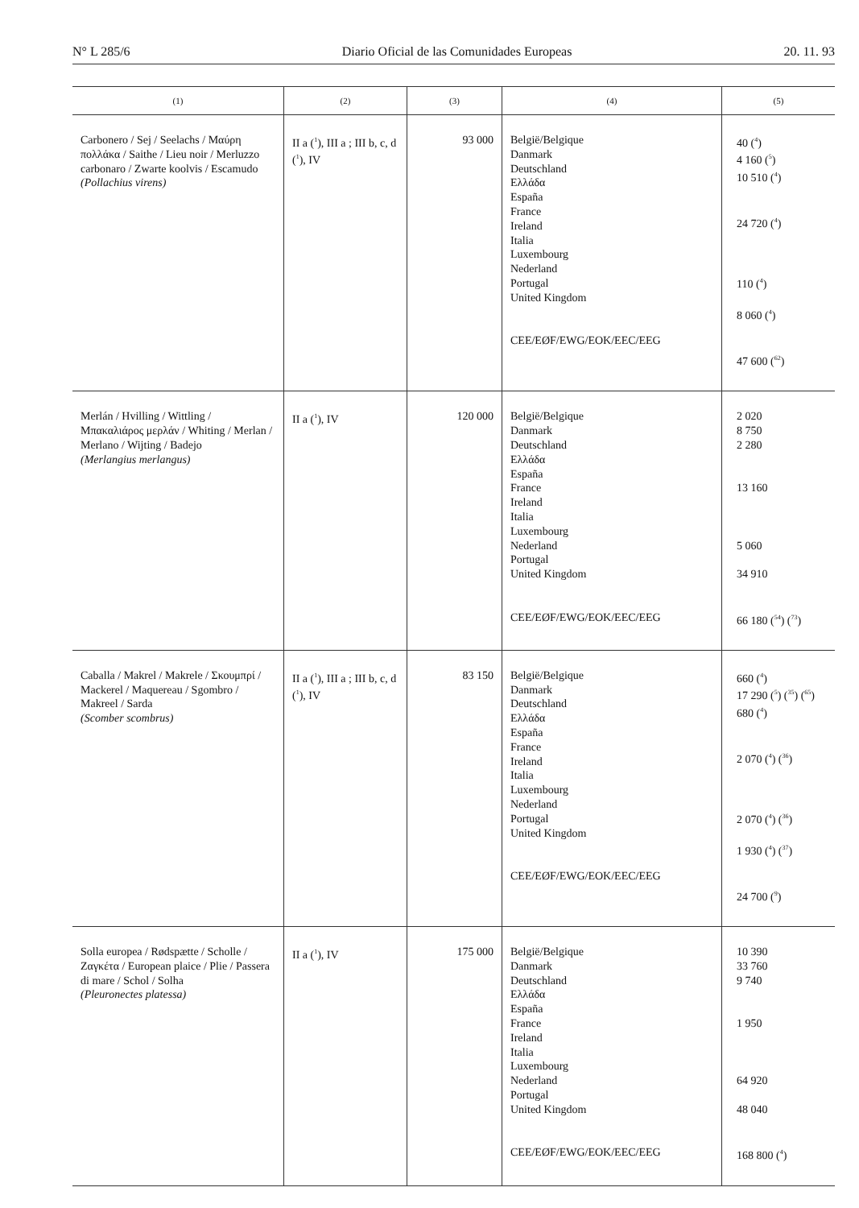N° L 285/6 Diario Oficial de las Comunidades Europeas 20. 11. 93
| (1) | (2) | (3) | (4) | (5) |
| --- | --- | --- | --- | --- |
| Carbonero / Sej / Seelachs / Μαύρη πολλάκα / Saithe / Lieu noir / Merluzzo carbonaro / Zwarte koolvis / Escamudo (Pollachius virens) | II a (<sup>1</sup>), III a ; III b, c, d (<sup>1</sup>), IV | 93 000 | België/Belgique Danmark Deutschland Ελλάδα España France Ireland Italia Luxembourg Nederland Portugal United Kingdom CEE/EØF/EWG/EOK/EEC/EEG | 40 (<sup>4</sup>) 4 160 (<sup>5</sup>) 10 510 (<sup>4</sup>) 24 720 (<sup>4</sup>) 110 (<sup>4</sup>) 8 060 (<sup>4</sup>) 47 600 (<sup>62</sup>) |
| Merlán / Hvilling / Wittling / Μπακαλιάρος μερλάν / Whiting / Merlan / Merlano / Wijting / Badejo (Merlangius merlangus) | II a (<sup>1</sup>), IV | 120 000 | België/Belgique Danmark Deutschland Ελλάδα España France Ireland Italia Luxembourg Nederland Portugal United Kingdom CEE/EØF/EWG/EOK/EEC/EEG | 2 020 8 750 2 280 13 160 5 060 34 910 66 180 (<sup>54</sup>) (<sup>73</sup>) |
| Caballa / Makrel / Makrele / Σκουμπρί / Mackerel / Maquereau / Sgombro / Makreel / Sarda (Scomber scombrus) | II a (<sup>1</sup>), III a ; III b, c, d (<sup>1</sup>), IV | 83 150 | België/Belgique Danmark Deutschland Ελλάδα España France Ireland Italia Luxembourg Nederland Portugal United Kingdom CEE/EØF/EWG/EOK/EEC/EEG | 660 (<sup>4</sup>) 17 290 (<sup>5</sup>) (<sup>35</sup>) (<sup>65</sup>) 680 (<sup>4</sup>) 2 070 (<sup>4</sup>) (<sup>36</sup>) 2 070 (<sup>4</sup>) (<sup>36</sup>) 1 930 (<sup>4</sup>) (<sup>37</sup>) 24 700 (<sup>9</sup>) |
| Solla europea / Rødspætte / Scholle / Ζαγκέτα / European plaice / Plie / Passera di mare / Schol / Solha (Pleuronectes platessa) | II a (<sup>1</sup>), IV | 175 000 | België/Belgique Danmark Deutschland Ελλάδα España France Ireland Italia Luxembourg Nederland Portugal United Kingdom CEE/EØF/EWG/EOK/EEC/EEG | 10 390 33 760 9 740 1 950 64 920 48 040 168 800 (<sup>4</sup>) |